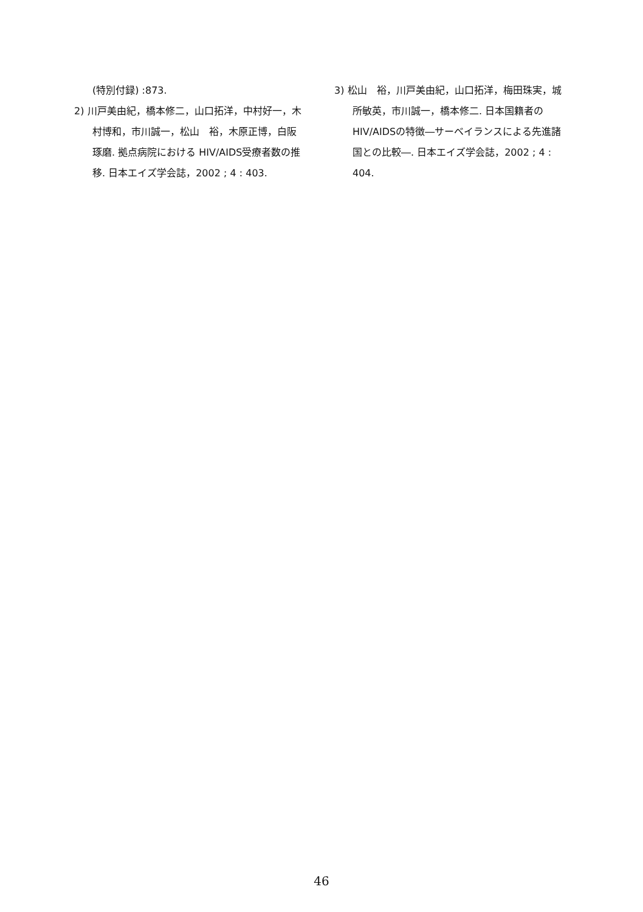(特別付録) :873.
2) 川戸美由紀，橋本修二，山口拓洋，中村好一，木村博和，市川誠一，松山　裕，木原正博，白阪琢磨. 拠点病院における HIV/AIDS受療者数の推移. 日本エイズ学会誌，2002 ; 4 : 403.
3) 松山　裕，川戸美由紀，山口拓洋，梅田珠実，城所敏英，市川誠一，橋本修二. 日本国籍者のHIV/AIDSの特徴―サーベイランスによる先進諸国との比較―. 日本エイズ学会誌，2002 ; 4 : 404.
46